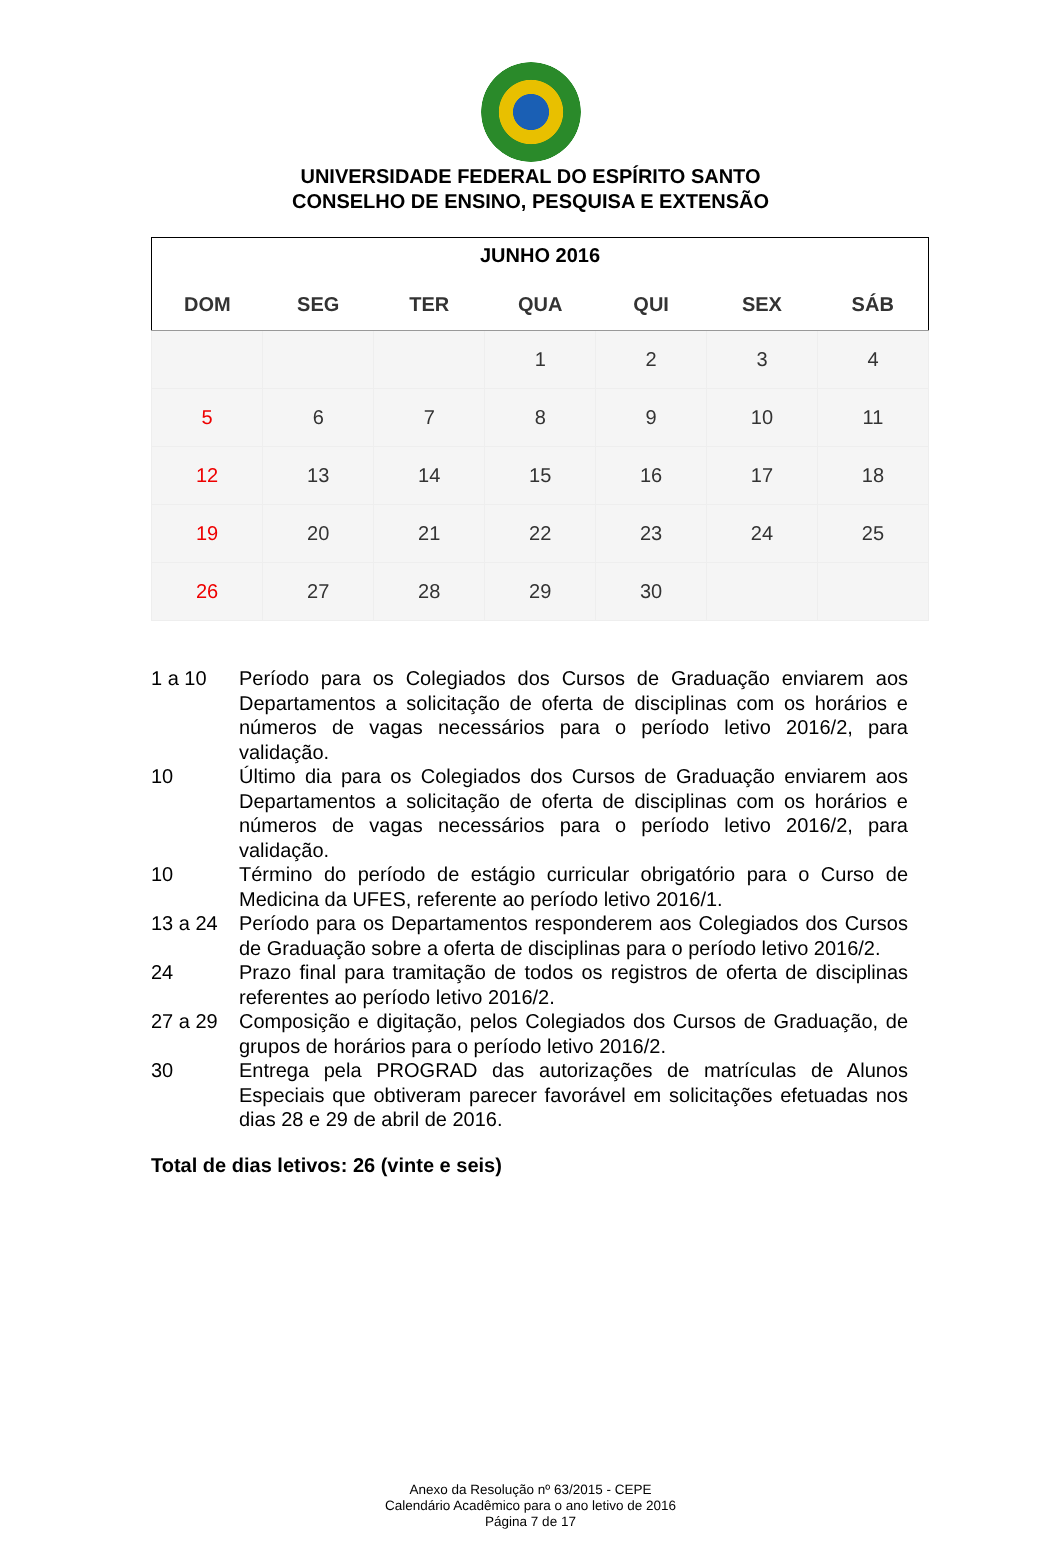UNIVERSIDADE FEDERAL DO ESPÍRITO SANTO
CONSELHO DE ENSINO, PESQUISA E EXTENSÃO
| JUNHO 2016 | | | | | | |
| --- | --- | --- | --- | --- | --- | --- |
| DOM | SEG | TER | QUA | QUI | SEX | SÁB |
| | | | 1 | 2 | 3 | 4 |
| 5 | 6 | 7 | 8 | 9 | 10 | 11 |
| 12 | 13 | 14 | 15 | 16 | 17 | 18 |
| 19 | 20 | 21 | 22 | 23 | 24 | 25 |
| 26 | 27 | 28 | 29 | 30 | | |
1 a 10 Período para os Colegiados dos Cursos de Graduação enviarem aos Departamentos a solicitação de oferta de disciplinas com os horários e números de vagas necessários para o período letivo 2016/2, para validação.
10 Último dia para os Colegiados dos Cursos de Graduação enviarem aos Departamentos a solicitação de oferta de disciplinas com os horários e números de vagas necessários para o período letivo 2016/2, para validação.
10 Término do período de estágio curricular obrigatório para o Curso de Medicina da UFES, referente ao período letivo 2016/1.
13 a 24 Período para os Departamentos responderem aos Colegiados dos Cursos de Graduação sobre a oferta de disciplinas para o período letivo 2016/2.
24 Prazo final para tramitação de todos os registros de oferta de disciplinas referentes ao período letivo 2016/2.
27 a 29 Composição e digitação, pelos Colegiados dos Cursos de Graduação, de grupos de horários para o período letivo 2016/2.
30 Entrega pela PROGRAD das autorizações de matrículas de Alunos Especiais que obtiveram parecer favorável em solicitações efetuadas nos dias 28 e 29 de abril de 2016.
Total de dias letivos: 26 (vinte e seis)
Anexo da Resolução nº 63/2015 - CEPE
Calendário Acadêmico para o ano letivo de 2016
Página 7 de 17